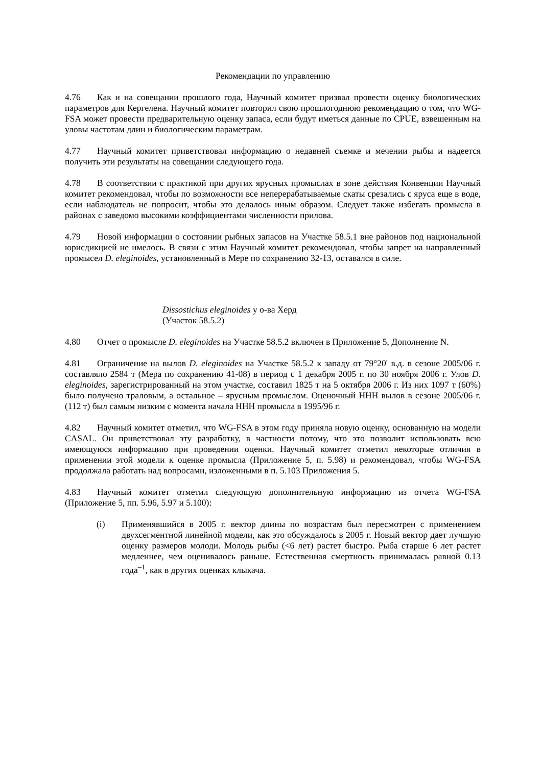Рекомендации по управлению
4.76 Как и на совещании прошлого года, Научный комитет призвал провести оценку биологических параметров для Кергелена. Научный комитет повторил свою прошлогоднюю рекомендацию о том, что WG-FSA может провести предварительную оценку запаса, если будут иметься данные по CPUE, взвешенным на уловы частотам длин и биологическим параметрам.
4.77 Научный комитет приветствовал информацию о недавней съемке и мечении рыбы и надеется получить эти результаты на совещании следующего года.
4.78 В соответствии с практикой при других ярусных промыслах в зоне действия Конвенции Научный комитет рекомендовал, чтобы по возможности все неперерабатываемые скаты срезались с яруса еще в воде, если наблюдатель не попросит, чтобы это делалось иным образом. Следует также избегать промысла в районах с заведомо высокими коэффициентами численности прилова.
4.79 Новой информации о состоянии рыбных запасов на Участке 58.5.1 вне районов под национальной юрисдикцией не имелось. В связи с этим Научный комитет рекомендовал, чтобы запрет на направленный промысел D. eleginoides, установленный в Мере по сохранению 32-13, оставался в силе.
Dissostichus eleginoides у о-ва Херд
(Участок 58.5.2)
4.80 Отчет о промысле D. eleginoides на Участке 58.5.2 включен в Приложение 5, Дополнение N.
4.81 Ограничение на вылов D. eleginoides на Участке 58.5.2 к западу от 79°20' в.д. в сезоне 2005/06 г. составляло 2584 т (Мера по сохранению 41-08) в период с 1 декабря 2005 г. по 30 ноября 2006 г. Улов D. eleginoides, зарегистрированный на этом участке, составил 1825 т на 5 октября 2006 г. Из них 1097 т (60%) было получено траловым, а остальное – ярусным промыслом. Оценочный ННН вылов в сезоне 2005/06 г. (112 т) был самым низким с момента начала ННН промысла в 1995/96 г.
4.82 Научный комитет отметил, что WG-FSA в этом году приняла новую оценку, основанную на модели CASAL. Он приветствовал эту разработку, в частности потому, что это позволит использовать всю имеющуюся информацию при проведении оценки. Научный комитет отметил некоторые отличия в применении этой модели к оценке промысла (Приложение 5, п. 5.98) и рекомендовал, чтобы WG-FSA продолжала работать над вопросами, изложенными в п. 5.103 Приложения 5.
4.83 Научный комитет отметил следующую дополнительную информацию из отчета WG-FSA (Приложение 5, пп. 5.96, 5.97 и 5.100):
(i) Применявшийся в 2005 г. вектор длины по возрастам был пересмотрен с применением двухсегментной линейной модели, как это обсуждалось в 2005 г. Новый вектор дает лучшую оценку размеров молоди. Молодь рыбы (<6 лет) растет быстро. Рыба старше 6 лет растет медленнее, чем оценивалось раньше. Естественная смертность принималась равной 0.13 года<sup>–1</sup>, как в других оценках клыкача.